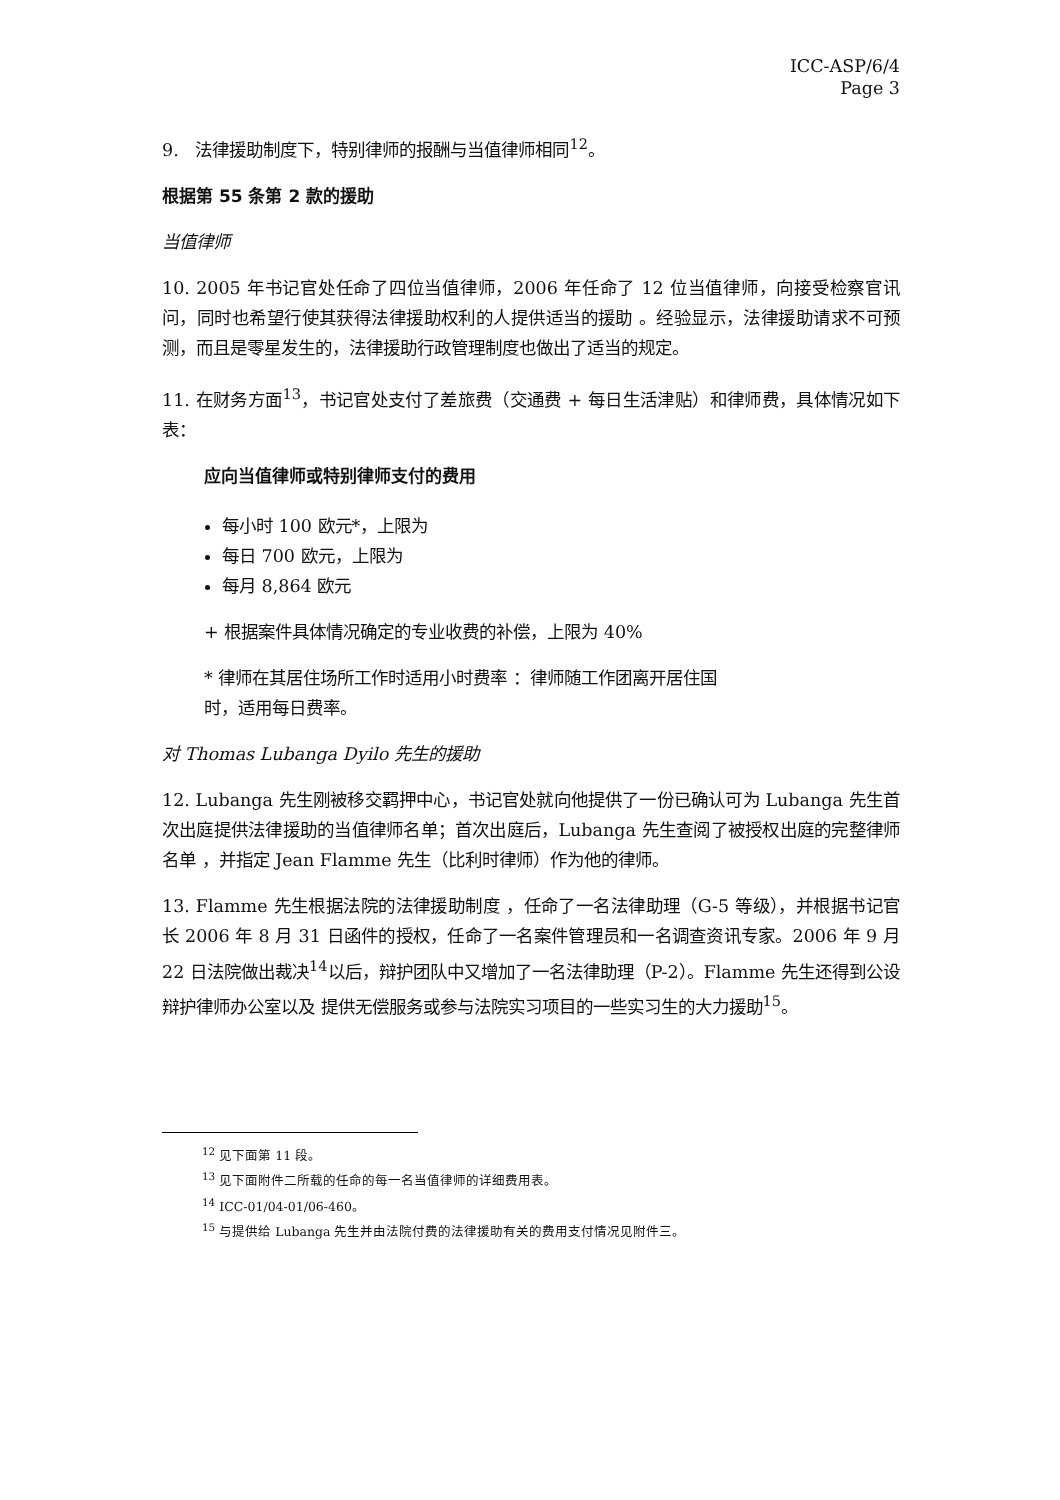ICC-ASP/6/4
Page 3
9. 法律援助制度下，特别律师的报酬与当值律师相同<sup>12</sup>。
根据第 55 条第 2 款的援助
当值律师
10. 2005 年书记官处任命了四位当值律师，2006 年任命了 12 位当值律师，向接受检察官讯问，同时也希望行使其获得法律援助权利的人提供适当的援助 。经验显示，法律援助请求不可预测，而且是零星发生的，法律援助行政管理制度也做出了适当的规定。
11. 在财务方面<sup>13</sup>，书记官处支付了差旅费（交通费 + 每日生活津贴）和律师费，具体情况如下表：
应向当值律师或特别律师支付的费用
每小时 100 欧元*，上限为
每日 700 欧元，上限为
每月 8,864 欧元
+ 根据案件具体情况确定的专业收费的补偿，上限为 40%
* 律师在其居住场所工作时适用小时费率 ：律师随工作团离开居住国
时，适用每日费率。
对 Thomas Lubanga Dyilo 先生的援助
12. Lubanga 先生刚被移交羁押中心，书记官处就向他提供了一份已确认可为 Lubanga 先生首次出庭提供法律援助的当值律师名单；首次出庭后，Lubanga 先生查阅了被授权出庭的完整律师名单 ，并指定 Jean Flamme 先生（比利时律师）作为他的律师。
13. Flamme 先生根据法院的法律援助制度 ，任命了一名法律助理（G-5 等级），并根据书记官长 2006 年 8 月 31 日函件的授权，任命了一名案件管理员和一名调查资讯专家。2006 年 9 月 22 日法院做出裁决<sup>14</sup>以后，辩护团队中又增加了一名法律助理（P-2）。Flamme 先生还得到公设辩护律师办公室以及 提供无偿服务或参与法院实习项目的一些实习生的大力援助<sup>15</sup>。
<sup>12</sup> 见下面第 11 段。
<sup>13</sup> 见下面附件二所载的任命的每一名当值律师的详细费用表。
<sup>14</sup> ICC-01/04-01/06-460。
<sup>15</sup> 与提供给 Lubanga 先生并由法院付费的法律援助有关的费用支付情况见附件三。